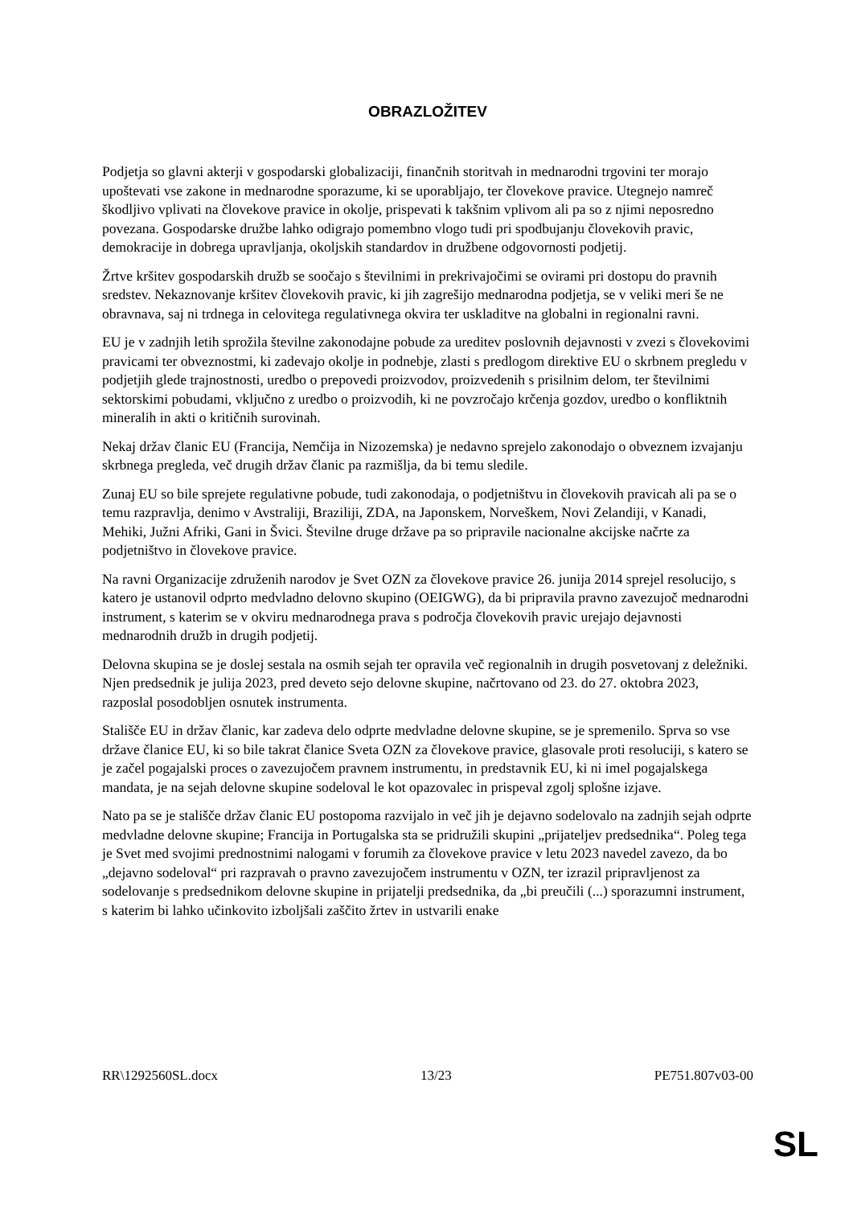OBRAZLOŽITEV
Podjetja so glavni akterji v gospodarski globalizaciji, finančnih storitvah in mednarodni trgovini ter morajo upoštevati vse zakone in mednarodne sporazume, ki se uporabljajo, ter človekove pravice. Utegnejo namreč škodljivo vplivati na človekove pravice in okolje, prispevati k takšnim vplivom ali pa so z njimi neposredno povezana. Gospodarske družbe lahko odigrajo pomembno vlogo tudi pri spodbujanju človekovih pravic, demokracije in dobrega upravljanja, okoljskih standardov in družbene odgovornosti podjetij.
Žrtve kršitev gospodarskih družb se soočajo s številnimi in prekrivajočimi se ovirami pri dostopu do pravnih sredstev. Nekaznovanje kršitev človekovih pravic, ki jih zagrešijo mednarodna podjetja, se v veliki meri še ne obravnava, saj ni trdnega in celovitega regulativnega okvira ter uskladitve na globalni in regionalni ravni.
EU je v zadnjih letih sprožila številne zakonodajne pobude za ureditev poslovnih dejavnosti v zvezi s človekovimi pravicami ter obveznostmi, ki zadevajo okolje in podnebje, zlasti s predlogom direktive EU o skrbnem pregledu v podjetjih glede trajnostnosti, uredbo o prepovedi proizvodov, proizvedenih s prisilnim delom, ter številnimi sektorskimi pobudami, vključno z uredbo o proizvodih, ki ne povzročajo krčenja gozdov, uredbo o konfliktnih mineralih in akti o kritičnih surovinah.
Nekaj držav članic EU (Francija, Nemčija in Nizozemska) je nedavno sprejelo zakonodajo o obveznem izvajanju skrbnega pregleda, več drugih držav članic pa razmišlja, da bi temu sledile.
Zunaj EU so bile sprejete regulativne pobude, tudi zakonodaja, o podjetništvu in človekovih pravicah ali pa se o temu razpravlja, denimo v Avstraliji, Braziliji, ZDA, na Japonskem, Norveškem, Novi Zelandiji, v Kanadi, Mehiki, Južni Afriki, Gani in Švici. Številne druge države pa so pripravile nacionalne akcijske načrte za podjetništvo in človekove pravice.
Na ravni Organizacije združenih narodov je Svet OZN za človekove pravice 26. junija 2014 sprejel resolucijo, s katero je ustanovil odprto medvladno delovno skupino (OEIGWG), da bi pripravila pravno zavezujoč mednarodni instrument, s katerim se v okviru mednarodnega prava s področja človekovih pravic urejajo dejavnosti mednarodnih družb in drugih podjetij.
Delovna skupina se je doslej sestala na osmih sejah ter opravila več regionalnih in drugih posvetovanj z deležniki. Njen predsednik je julija 2023, pred deveto sejo delovne skupine, načrtovano od 23. do 27. oktobra 2023, razposlal posodobljen osnutek instrumenta.
Stališče EU in držav članic, kar zadeva delo odprte medvladne delovne skupine, se je spremenilo. Sprva so vse države članice EU, ki so bile takrat članice Sveta OZN za človekove pravice, glasovale proti resoluciji, s katero se je začel pogajalski proces o zavezujočem pravnem instrumentu, in predstavnik EU, ki ni imel pogajalskega mandata, je na sejah delovne skupine sodeloval le kot opazovalec in prispeval zgolj splošne izjave.
Nato pa se je stališče držav članic EU postopoma razvijalo in več jih je dejavno sodelovalo na zadnjih sejah odprte medvladne delovne skupine; Francija in Portugalska sta se pridružili skupini „prijateljev predsednika“. Poleg tega je Svet med svojimi prednostnimi nalogami v forumih za človekove pravice v letu 2023 navedel zavezo, da bo „dejavno sodeloval“ pri razpravah o pravno zavezujočem instrumentu v OZN, ter izrazil pripravljenost za sodelovanje s predsednikom delovne skupine in prijatelji predsednika, da „bi preučili (...) sporazumni instrument, s katerim bi lahko učinkovito izboljšali zaščito žrtev in ustvarili enake
RR\1292560SL.docx 13/23 PE751.807v03-00
SL